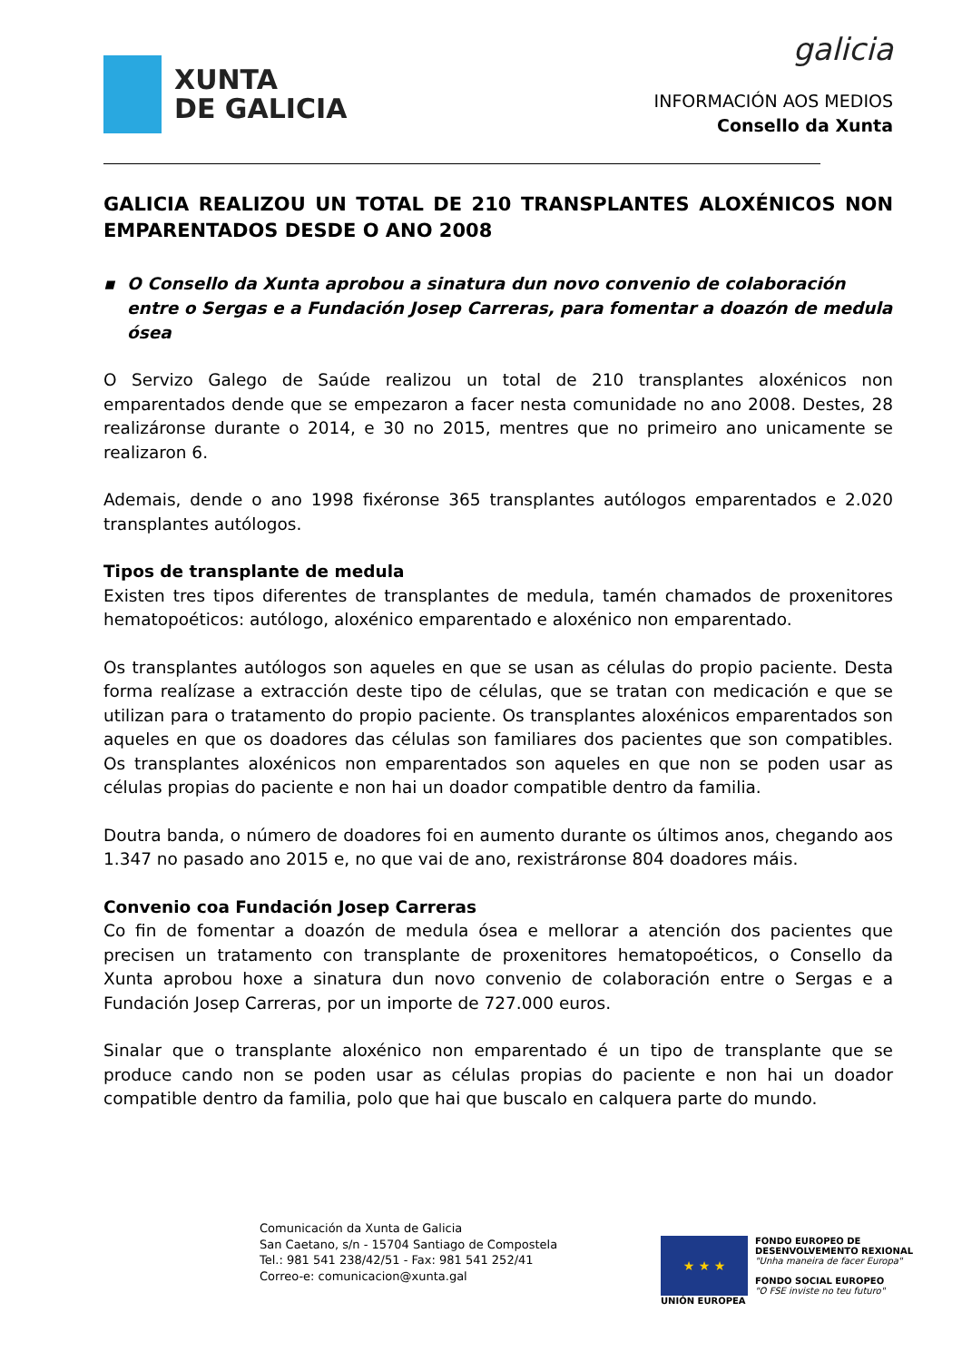XUNTA
DE GALICIA
galicia
INFORMACIÓN AOS MEDIOS
Consello da Xunta
GALICIA REALIZOU UN TOTAL DE 210 TRANSPLANTES ALOXÉNICOS NON EMPARENTADOS DESDE O ANO 2008
▪ O Consello da Xunta aprobou a sinatura dun novo convenio de colaboración entre o Sergas e a Fundación Josep Carreras, para fomentar a doazón de medula ósea
O Servizo Galego de Saúde realizou un total de 210 transplantes aloxénicos non emparentados dende que se empezaron a facer nesta comunidade no ano 2008. Destes, 28 realizáronse durante o 2014, e 30 no 2015, mentres que no primeiro ano unicamente se realizaron 6.
Ademais, dende o ano 1998 fixéronse 365 transplantes autólogos emparentados e 2.020 transplantes autólogos.
Tipos de transplante de medula
Existen tres tipos diferentes de transplantes de medula, tamén chamados de proxenitores hematopoéticos: autólogo, aloxénico emparentado e aloxénico non emparentado.
Os transplantes autólogos son aqueles en que se usan as células do propio paciente. Desta forma realízase a extracción deste tipo de células, que se tratan con medicación e que se utilizan para o tratamento do propio paciente. Os transplantes aloxénicos emparentados son aqueles en que os doadores das células son familiares dos pacientes que son compatibles. Os transplantes aloxénicos non emparentados son aqueles en que non se poden usar as células propias do paciente e non hai un doador compatible dentro da familia.
Doutra banda, o número de doadores foi en aumento durante os últimos anos, chegando aos 1.347 no pasado ano 2015 e, no que vai de ano, rexistráronse 804 doadores máis.
Convenio coa Fundación Josep Carreras
Co fin de fomentar a doazón de medula ósea e mellorar a atención dos pacientes que precisen un tratamento con transplante de proxenitores hematopoéticos, o Consello da Xunta aprobou hoxe a sinatura dun novo convenio de colaboración entre o Sergas e a Fundación Josep Carreras, por un importe de 727.000 euros.
Sinalar que o transplante aloxénico non emparentado é un tipo de transplante que se produce cando non se poden usar as células propias do paciente e non hai un doador compatible dentro da familia, polo que hai que buscalo en calquera parte do mundo.
Comunicación da Xunta de Galicia
San Caetano, s/n - 15704 Santiago de Compostela
Tel.: 981 541 238/42/51 - Fax: 981 541 252/41
Correo-e: comunicacion@xunta.gal
★ ★ ★
UNIÓN EUROPEA
FONDO EUROPEO DE
DESENVOLVEMENTO REXIONAL
"Unha maneira de facer Europa"
FONDO SOCIAL EUROPEO
"O FSE inviste no teu futuro"